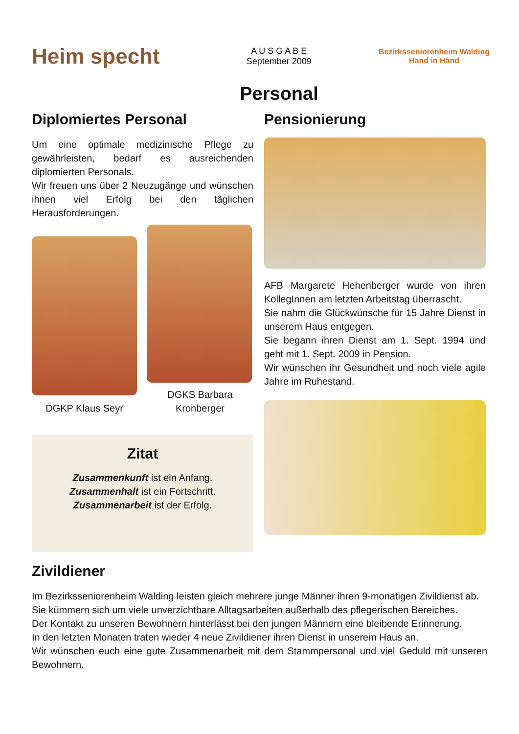Heim specht
A U S G A B E
September 2009
Bezirksseniorenheim Walding
Hand in Hand
Personal
Diplomiertes Personal
Um eine optimale medizinische Pflege zu gewährleisten, bedarf es ausreichenden diplomierten Personals.
Wir freuen uns über 2 Neuzugänge und wünschen ihnen viel Erfolg bei den täglichen Herausforderungen.
DGKP Klaus Seyr
DGKS Barbara Kronberger
Zitat
Zusammenkunft ist ein Anfang.
Zusammenhalt ist ein Fortschritt.
Zusammenarbeit ist der Erfolg.
Pensionierung
AFB Margarete Hehenberger wurde von ihren KollegInnen am letzten Arbeitstag überrascht.
Sie nahm die Glückwünsche für 15 Jahre Dienst in unserem Haus entgegen.
Sie begann ihren Dienst am 1. Sept. 1994 und geht mit 1. Sept. 2009 in Pension.
Wir wünschen ihr Gesundheit und noch viele agile Jahre im Ruhestand.
Zivildiener
Im Bezirksseniorenheim Walding leisten gleich mehrere junge Männer ihren 9-monatigen Zivildienst ab.
Sie kümmern sich um viele unverzichtbare Alltagsarbeiten außerhalb des pflegerischen Bereiches.
Der Kontakt zu unseren Bewohnern hinterlässt bei den jungen Männern eine bleibende Erinnerung.
In den letzten Monaten traten wieder 4 neue Zivildiener ihren Dienst in unserem Haus an.
Wir wünschen euch eine gute Zusammenarbeit mit dem Stammpersonal und viel Geduld mit unseren Bewohnern.